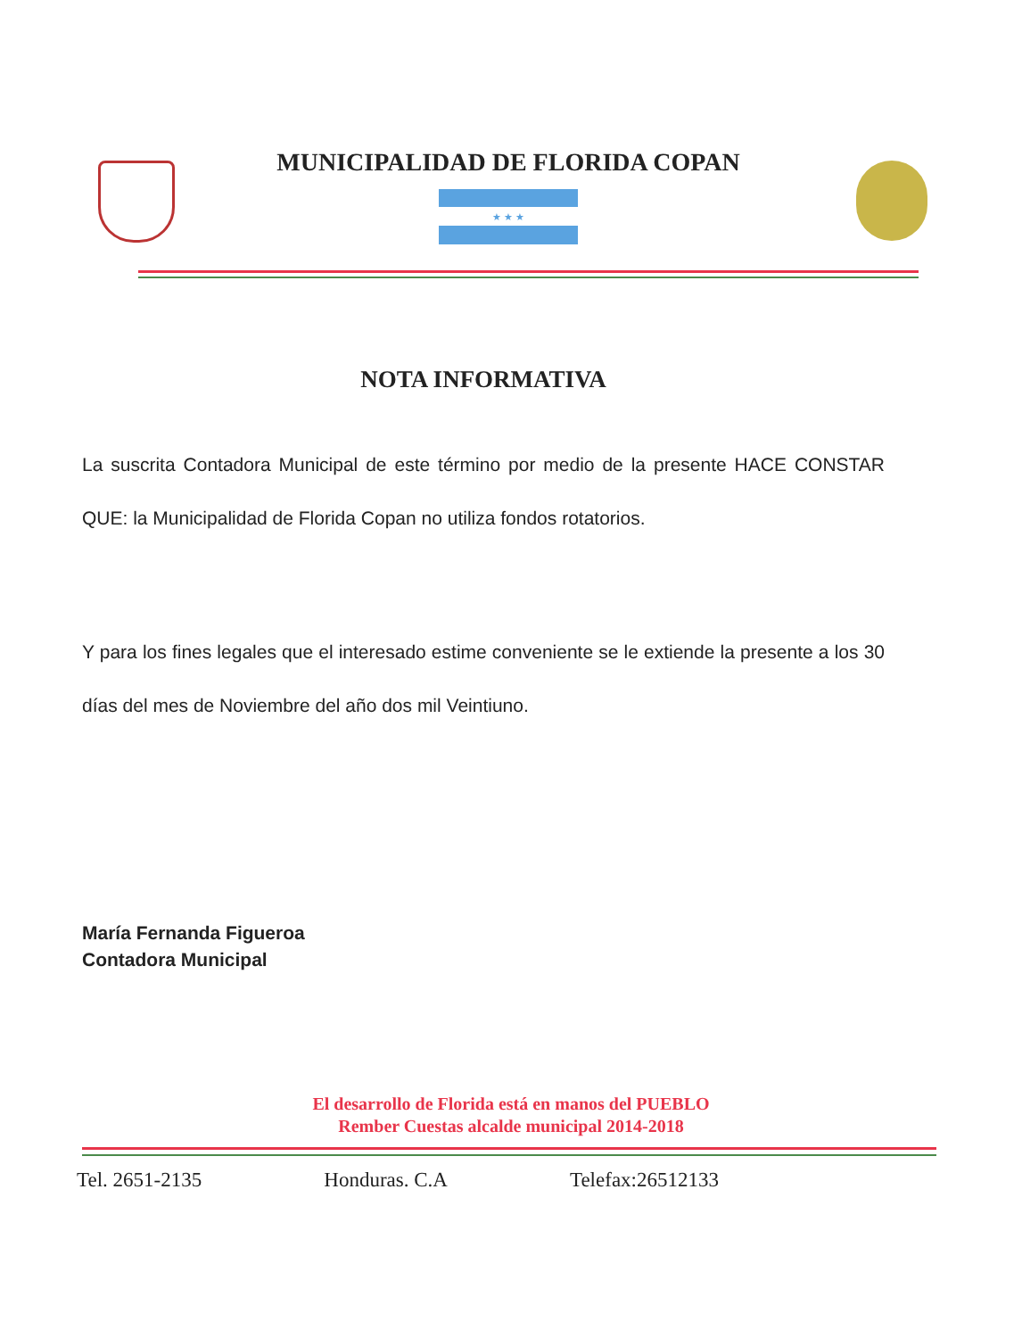MUNICIPALIDAD DE FLORIDA COPAN
★ ★ ★
NOTA INFORMATIVA
La suscrita Contadora Municipal de este término por medio de la presente HACE CONSTAR QUE: la Municipalidad de Florida Copan no utiliza fondos rotatorios.
Y para los fines legales que el interesado estime conveniente se le extiende la presente a los 30 días del mes de Noviembre del año dos mil Veintiuno.
María Fernanda Figueroa
Contadora Municipal
El desarrollo de Florida está en manos del PUEBLO
Rember Cuestas alcalde municipal 2014-2018
Tel. 2651-2135 Honduras. C.A Telefax:26512133